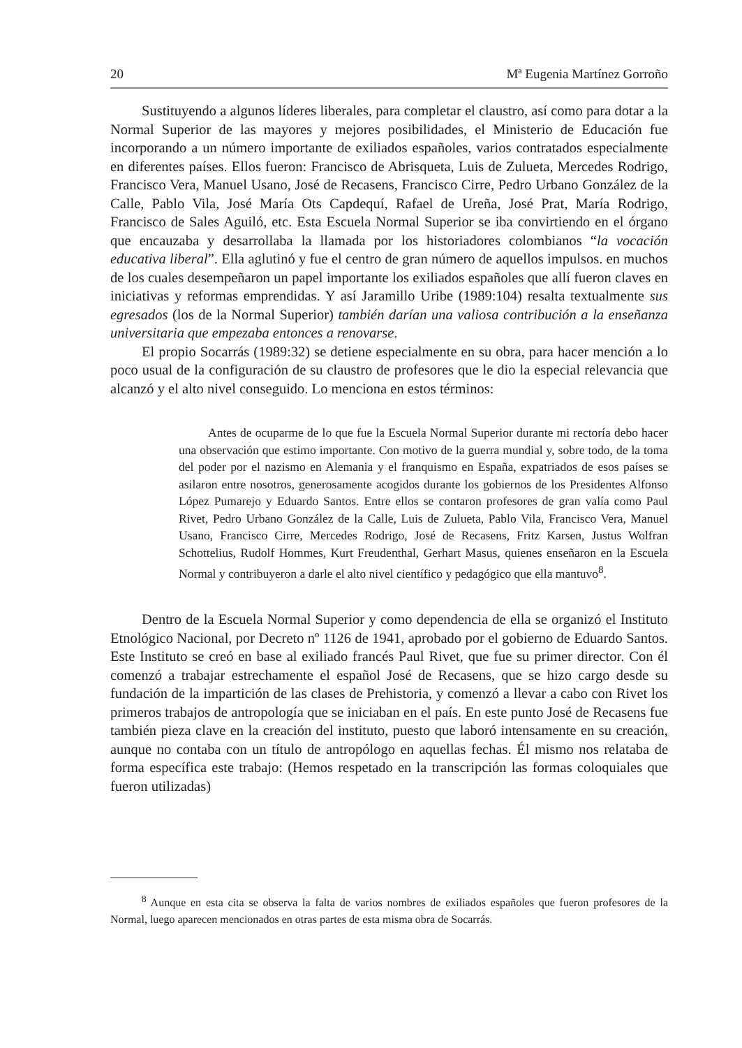20 Mª Eugenia Martínez Gorroño
Sustituyendo a algunos líderes liberales, para completar el claustro, así como para dotar a la Normal Superior de las mayores y mejores posibilidades, el Ministerio de Educación fue incorporando a un número importante de exiliados españoles, varios contratados especialmente en diferentes países. Ellos fueron: Francisco de Abrisqueta, Luis de Zulueta, Mercedes Rodrigo, Francisco Vera, Manuel Usano, José de Recasens, Francisco Cirre, Pedro Urbano González de la Calle, Pablo Vila, José María Ots Capdequí, Rafael de Ureña, José Prat, María Rodrigo, Francisco de Sales Aguiló, etc. Esta Escuela Normal Superior se iba convirtiendo en el órgano que encauzaba y desarrollaba la llamada por los historiadores colombianos “la vocación educativa liberal”. Ella aglutinó y fue el centro de gran número de aquellos impulsos. en muchos de los cuales desempeñaron un papel importante los exiliados españoles que allí fueron claves en iniciativas y reformas emprendidas. Y así Jaramillo Uribe (1989:104) resalta textualmente sus egresados (los de la Normal Superior) también darían una valiosa contribución a la enseñanza universitaria que empezaba entonces a renovarse.
El propio Socarrás (1989:32) se detiene especialmente en su obra, para hacer mención a lo poco usual de la configuración de su claustro de profesores que le dio la especial relevancia que alcanzó y el alto nivel conseguido. Lo menciona en estos términos:
Antes de ocuparme de lo que fue la Escuela Normal Superior durante mi rectoría debo hacer una observación que estimo importante. Con motivo de la guerra mundial y, sobre todo, de la toma del poder por el nazismo en Alemania y el franquismo en España, expatriados de esos países se asilaron entre nosotros, generosamente acogidos durante los gobiernos de los Presidentes Alfonso López Pumarejo y Eduardo Santos. Entre ellos se contaron profesores de gran valía como Paul Rivet, Pedro Urbano González de la Calle, Luis de Zulueta, Pablo Vila, Francisco Vera, Manuel Usano, Francisco Cirre, Mercedes Rodrigo, José de Recasens, Fritz Karsen, Justus Wolfran Schottelius, Rudolf Hommes, Kurt Freudenthal, Gerhart Masus, quienes enseñaron en la Escuela Normal y contribuyeron a darle el alto nivel científico y pedagógico que ella mantuvo<sup>8</sup>.
Dentro de la Escuela Normal Superior y como dependencia de ella se organizó el Instituto Etnológico Nacional, por Decreto nº 1126 de 1941, aprobado por el gobierno de Eduardo Santos. Este Instituto se creó en base al exiliado francés Paul Rivet, que fue su primer director. Con él comenzó a trabajar estrechamente el español José de Recasens, que se hizo cargo desde su fundación de la impartición de las clases de Prehistoria, y comenzó a llevar a cabo con Rivet los primeros trabajos de antropología que se iniciaban en el país. En este punto José de Recasens fue también pieza clave en la creación del instituto, puesto que laboró intensamente en su creación, aunque no contaba con un título de antropólogo en aquellas fechas. Él mismo nos relataba de forma específica este trabajo: (Hemos respetado en la transcripción las formas coloquiales que fueron utilizadas)
<sup>8</sup> Aunque en esta cita se observa la falta de varios nombres de exiliados españoles que fueron profesores de la Normal, luego aparecen mencionados en otras partes de esta misma obra de Socarrás.